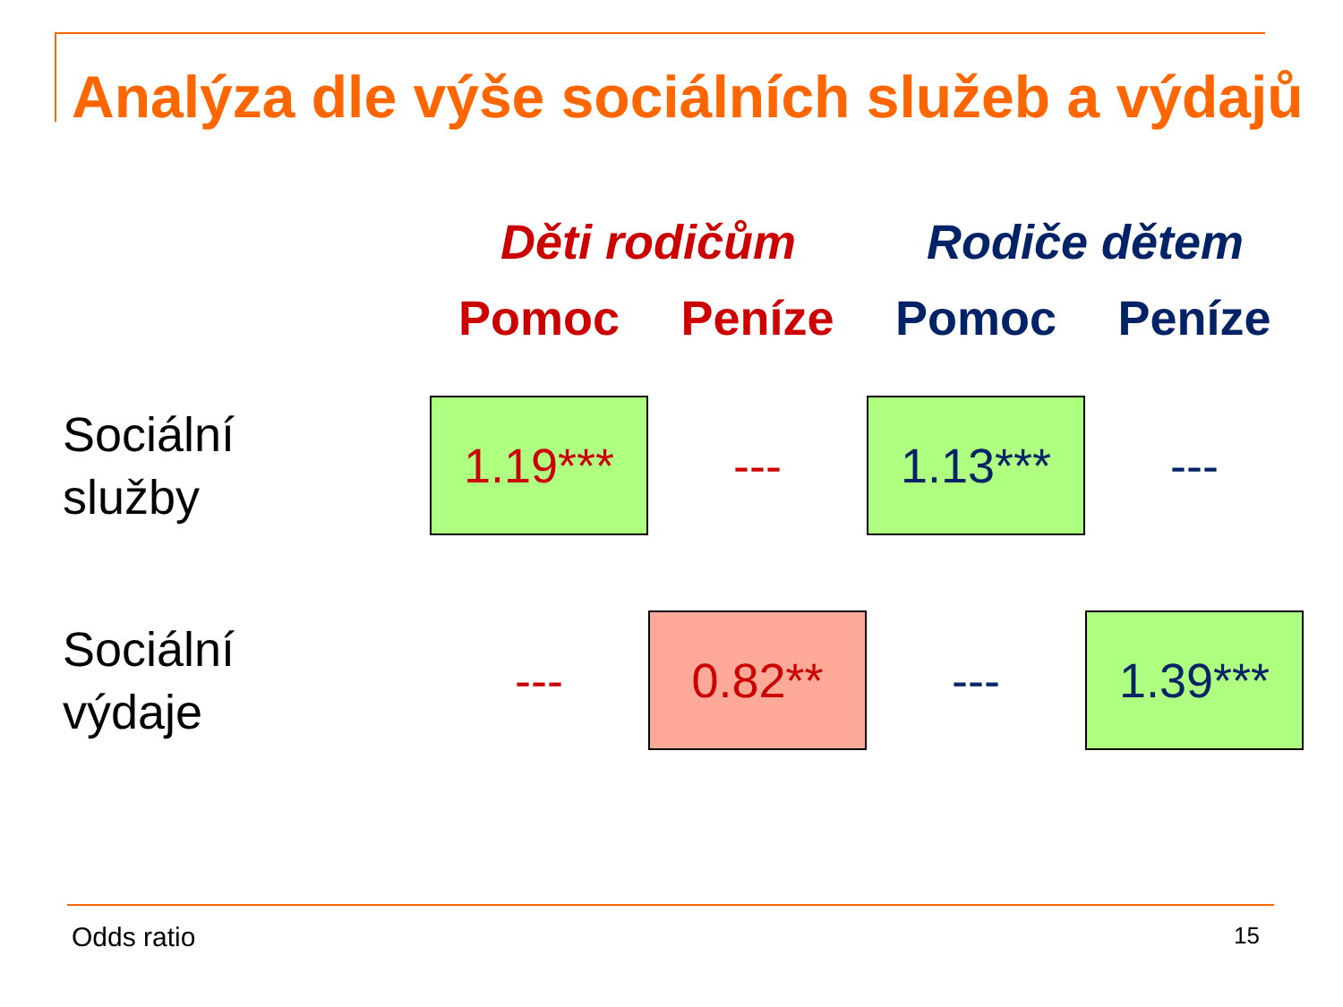Analýza dle výše sociálních služeb a výdajů
| | Děti rodičům | | Rodiče dětem | |
| --- | --- | --- | --- | --- |
| | Pomoc | Peníze | Pomoc | Peníze |
| Sociální služby | 1.19*** | --- | 1.13*** | --- |
| Sociální výdaje | --- | 0.82** | --- | 1.39*** |
Odds ratio 15